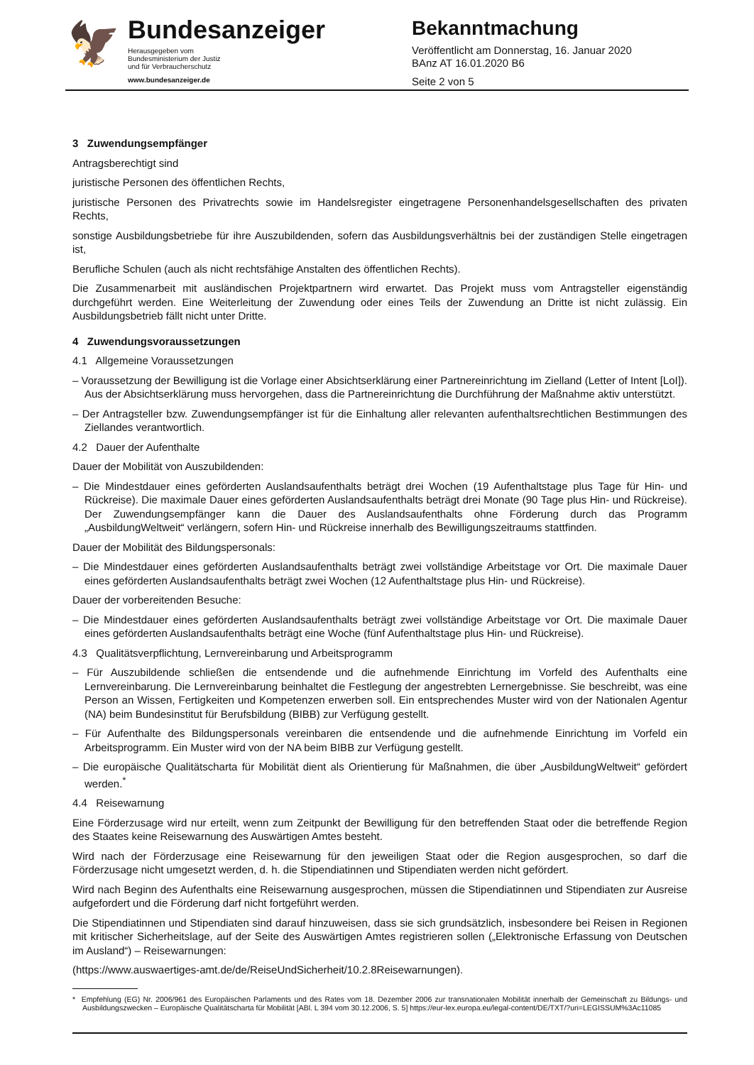🦅
Bundesanzeiger
Herausgegeben vom
Bundesministerium der Justiz
und für Verbraucherschutz
www.bundesanzeiger.de
Bekanntmachung
Veröffentlicht am Donnerstag, 16. Januar 2020
BAnz AT 16.01.2020 B6
Seite 2 von 5
3 Zuwendungsempfänger
Antragsberechtigt sind
juristische Personen des öffentlichen Rechts,
juristische Personen des Privatrechts sowie im Handelsregister eingetragene Personenhandelsgesellschaften des privaten Rechts,
sonstige Ausbildungsbetriebe für ihre Auszubildenden, sofern das Ausbildungsverhältnis bei der zuständigen Stelle eingetragen ist,
Berufliche Schulen (auch als nicht rechtsfähige Anstalten des öffentlichen Rechts).
Die Zusammenarbeit mit ausländischen Projektpartnern wird erwartet. Das Projekt muss vom Antragsteller eigenständig durchgeführt werden. Eine Weiterleitung der Zuwendung oder eines Teils der Zuwendung an Dritte ist nicht zulässig. Ein Ausbildungsbetrieb fällt nicht unter Dritte.
4 Zuwendungsvoraussetzungen
4.1 Allgemeine Voraussetzungen
– Voraussetzung der Bewilligung ist die Vorlage einer Absichtserklärung einer Partnereinrichtung im Zielland (Letter of Intent [LoI]). Aus der Absichtserklärung muss hervorgehen, dass die Partnereinrichtung die Durchführung der Maßnahme aktiv unterstützt.
– Der Antragsteller bzw. Zuwendungsempfänger ist für die Einhaltung aller relevanten aufenthaltsrechtlichen Bestimmungen des Ziellandes verantwortlich.
4.2 Dauer der Aufenthalte
Dauer der Mobilität von Auszubildenden:
– Die Mindestdauer eines geförderten Auslandsaufenthalts beträgt drei Wochen (19 Aufenthaltstage plus Tage für Hin- und Rückreise). Die maximale Dauer eines geförderten Auslandsaufenthalts beträgt drei Monate (90 Tage plus Hin- und Rückreise). Der Zuwendungsempfänger kann die Dauer des Auslandsaufenthalts ohne Förderung durch das Programm „AusbildungWeltweit“ verlängern, sofern Hin- und Rückreise innerhalb des Bewilligungszeitraums stattfinden.
Dauer der Mobilität des Bildungspersonals:
– Die Mindestdauer eines geförderten Auslandsaufenthalts beträgt zwei vollständige Arbeitstage vor Ort. Die maximale Dauer eines geförderten Auslandsaufenthalts beträgt zwei Wochen (12 Aufenthaltstage plus Hin- und Rückreise).
Dauer der vorbereitenden Besuche:
– Die Mindestdauer eines geförderten Auslandsaufenthalts beträgt zwei vollständige Arbeitstage vor Ort. Die maximale Dauer eines geförderten Auslandsaufenthalts beträgt eine Woche (fünf Aufenthaltstage plus Hin- und Rückreise).
4.3 Qualitätsverpflichtung, Lernvereinbarung und Arbeitsprogramm
– Für Auszubildende schließen die entsendende und die aufnehmende Einrichtung im Vorfeld des Aufenthalts eine Lernvereinbarung. Die Lernvereinbarung beinhaltet die Festlegung der angestrebten Lernergebnisse. Sie beschreibt, was eine Person an Wissen, Fertigkeiten und Kompetenzen erwerben soll. Ein entsprechendes Muster wird von der Nationalen Agentur (NA) beim Bundesinstitut für Berufsbildung (BIBB) zur Verfügung gestellt.
– Für Aufenthalte des Bildungspersonals vereinbaren die entsendende und die aufnehmende Einrichtung im Vorfeld ein Arbeitsprogramm. Ein Muster wird von der NA beim BIBB zur Verfügung gestellt.
– Die europäische Qualitätscharta für Mobilität dient als Orientierung für Maßnahmen, die über „AusbildungWeltweit“ gefördert werden.<sup>*</sup>
4.4 Reisewarnung
Eine Förderzusage wird nur erteilt, wenn zum Zeitpunkt der Bewilligung für den betreffenden Staat oder die betreffende Region des Staates keine Reisewarnung des Auswärtigen Amtes besteht.
Wird nach der Förderzusage eine Reisewarnung für den jeweiligen Staat oder die Region ausgesprochen, so darf die Förderzusage nicht umgesetzt werden, d. h. die Stipendiatinnen und Stipendiaten werden nicht gefördert.
Wird nach Beginn des Aufenthalts eine Reisewarnung ausgesprochen, müssen die Stipendiatinnen und Stipendiaten zur Ausreise aufgefordert und die Förderung darf nicht fortgeführt werden.
Die Stipendiatinnen und Stipendiaten sind darauf hinzuweisen, dass sie sich grundsätzlich, insbesondere bei Reisen in Regionen mit kritischer Sicherheitslage, auf der Seite des Auswärtigen Amtes registrieren sollen („Elektronische Erfassung von Deutschen im Ausland“) – Reisewarnungen:
(https://www.auswaertiges-amt.de/de/ReiseUndSicherheit/10.2.8Reisewarnungen).
* Empfehlung (EG) Nr. 2006/961 des Europäischen Parlaments und des Rates vom 18. Dezember 2006 zur transnationalen Mobilität innerhalb der Gemeinschaft zu Bildungs- und Ausbildungszwecken – Europäische Qualitätscharta für Mobilität [ABl. L 394 vom 30.12.2006, S. 5] https://eur-lex.europa.eu/legal-content/DE/TXT/?uri=LEGISSUM%3Ac11085